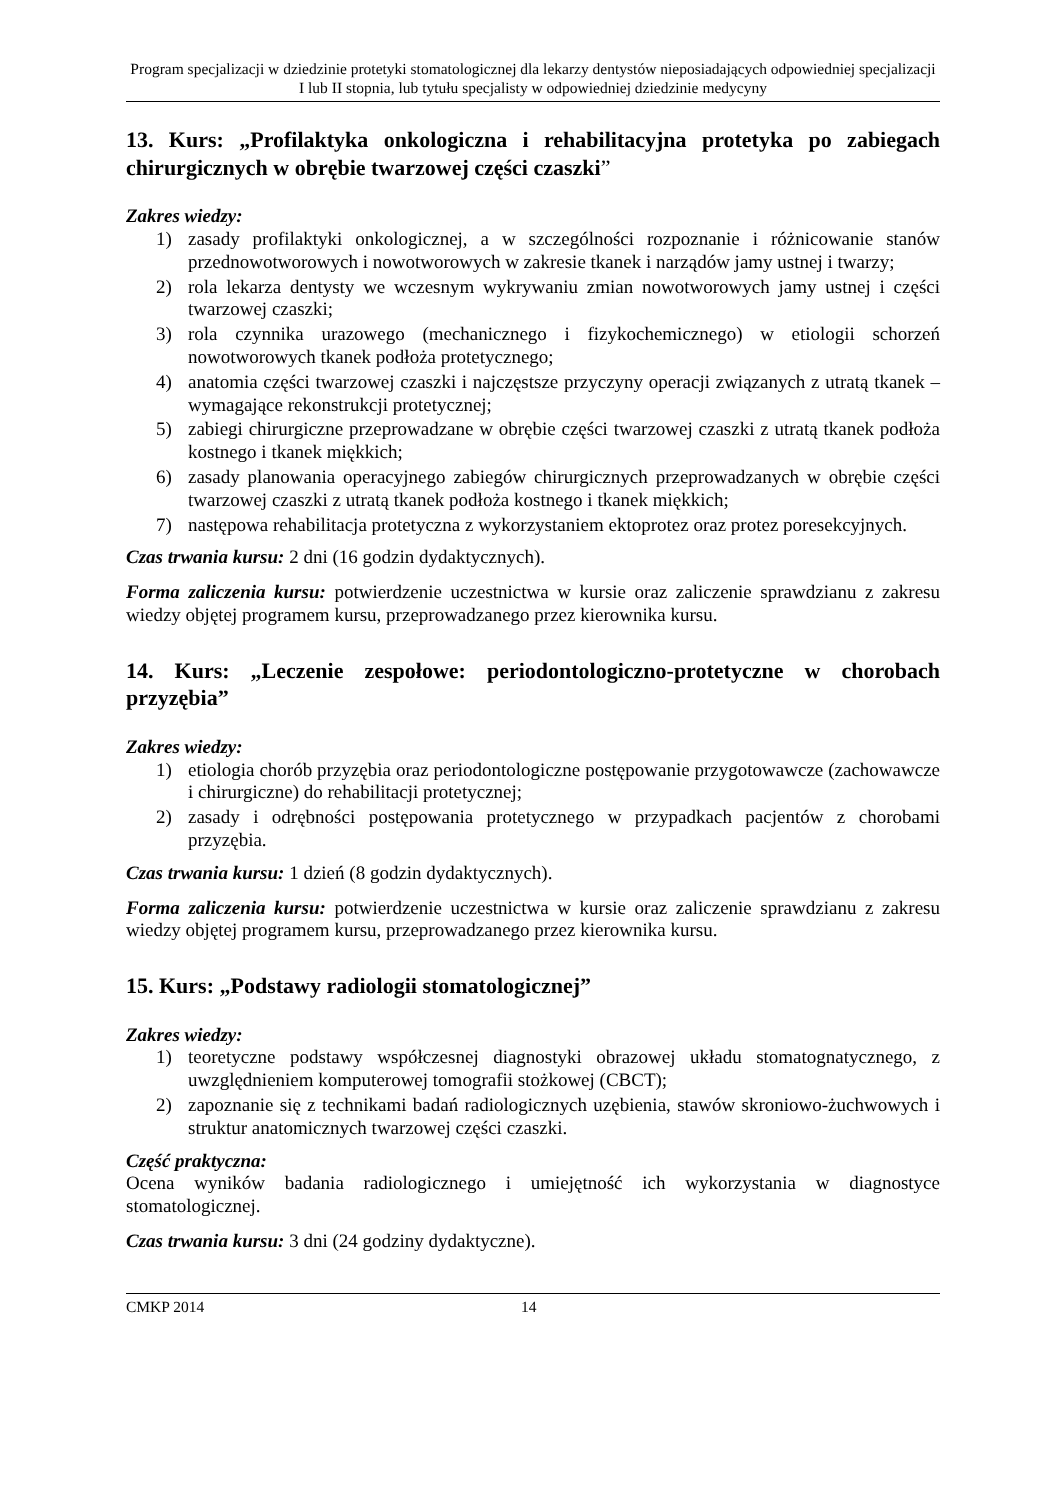Program specjalizacji w dziedzinie protetyki stomatologicznej dla lekarzy dentystów nieposiadających odpowiedniej specjalizacji I lub II stopnia, lub tytułu specjalisty w odpowiedniej dziedzinie medycyny
13. Kurs: „Profilaktyka onkologiczna i rehabilitacyjna protetyka po zabiegach chirurgicznych w obrębie twarzowej części czaszki”
Zakres wiedzy:
1) zasady profilaktyki onkologicznej, a w szczególności rozpoznanie i różnicowanie stanów przednowotworowych i nowotworowych w zakresie tkanek i narządów jamy ustnej i twarzy;
2) rola lekarza dentysty we wczesnym wykrywaniu zmian nowotworowych jamy ustnej i części twarzowej czaszki;
3) rola czynnika urazowego (mechanicznego i fizykochemicznego) w etiologii schorzeń nowotworowych tkanek podłoża protetycznego;
4) anatomia części twarzowej czaszki i najczęstsze przyczyny operacji związanych z utratą tkanek – wymagające rekonstrukcji protetycznej;
5) zabiegi chirurgiczne przeprowadzane w obrębie części twarzowej czaszki z utratą tkanek podłoża kostnego i tkanek miękkich;
6) zasady planowania operacyjnego zabiegów chirurgicznych przeprowadzanych w obrębie części twarzowej czaszki z utratą tkanek podłoża kostnego i tkanek miękkich;
7) następowa rehabilitacja protetyczna z wykorzystaniem ektoprotez oraz protez poresekcyjnych.
Czas trwania kursu: 2 dni (16 godzin dydaktycznych).
Forma zaliczenia kursu: potwierdzenie uczestnictwa w kursie oraz zaliczenie sprawdzianu z zakresu wiedzy objętej programem kursu, przeprowadzanego przez kierownika kursu.
14. Kurs: „Leczenie zespołowe: periodontologiczno-protetyczne w chorobach przyzębia”
Zakres wiedzy:
1) etiologia chorób przyzębia oraz periodontologiczne postępowanie przygotowawcze (zachowawcze i chirurgiczne) do rehabilitacji protetycznej;
2) zasady i odrębności postępowania protetycznego w przypadkach pacjentów z chorobami przyzębia.
Czas trwania kursu: 1 dzień (8 godzin dydaktycznych).
Forma zaliczenia kursu: potwierdzenie uczestnictwa w kursie oraz zaliczenie sprawdzianu z zakresu wiedzy objętej programem kursu, przeprowadzanego przez kierownika kursu.
15. Kurs: „Podstawy radiologii stomatologicznej”
Zakres wiedzy:
1) teoretyczne podstawy współczesnej diagnostyki obrazowej układu stomatognatycznego, z uwzględnieniem komputerowej tomografii stożkowej (CBCT);
2) zapoznanie się z technikami badań radiologicznych uzębienia, stawów skroniowo-żuchwowych i struktur anatomicznych twarzowej części czaszki.
Część praktyczna:
Ocena wyników badania radiologicznego i umiejętność ich wykorzystania w diagnostyce stomatologicznej.
Czas trwania kursu: 3 dni (24 godziny dydaktyczne).
CMKP 2014 14